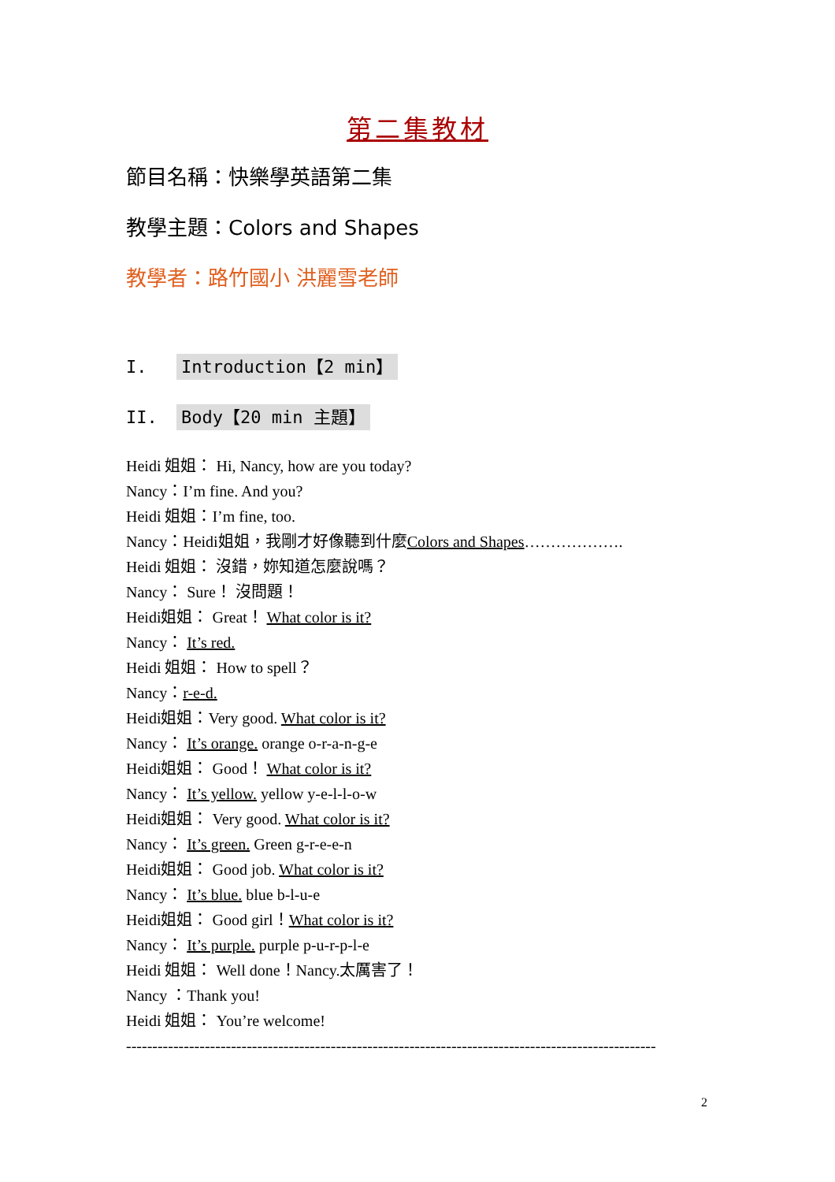第二集教材
節目名稱：快樂學英語第二集
教學主題：Colors and Shapes
教學者：路竹國小 洪麗雪老師
I. Introduction【2 min】
II. Body【20 min 主題】
Heidi 姐姐： Hi, Nancy, how are you today?
Nancy：I’m fine. And you?
Heidi 姐姐：I’m fine, too.
Nancy：Heidi姐姐，我剛才好像聽到什麼Colors and Shapes……………….
Heidi 姐姐： 沒錯，妳知道怎麼說嗎？
Nancy： Sure！ 沒問題！
Heidi姐姐： Great！ What color is it?
Nancy： It’s red.
Heidi 姐姐： How to spell？
Nancy：r-e-d.
Heidi姐姐：Very good. What color is it?
Nancy： It’s orange. orange o-r-a-n-g-e
Heidi姐姐： Good！ What color is it?
Nancy： It’s yellow. yellow y-e-l-l-o-w
Heidi姐姐： Very good. What color is it?
Nancy： It’s green. Green g-r-e-e-n
Heidi姐姐： Good job. What color is it?
Nancy： It’s blue. blue b-l-u-e
Heidi姐姐： Good girl！What color is it?
Nancy： It’s purple. purple p-u-r-p-l-e
Heidi 姐姐： Well done！Nancy.太厲害了！
Nancy ：Thank you!
Heidi 姐姐： You’re welcome!
-----------------------------------------------------------------------------------------------------
2